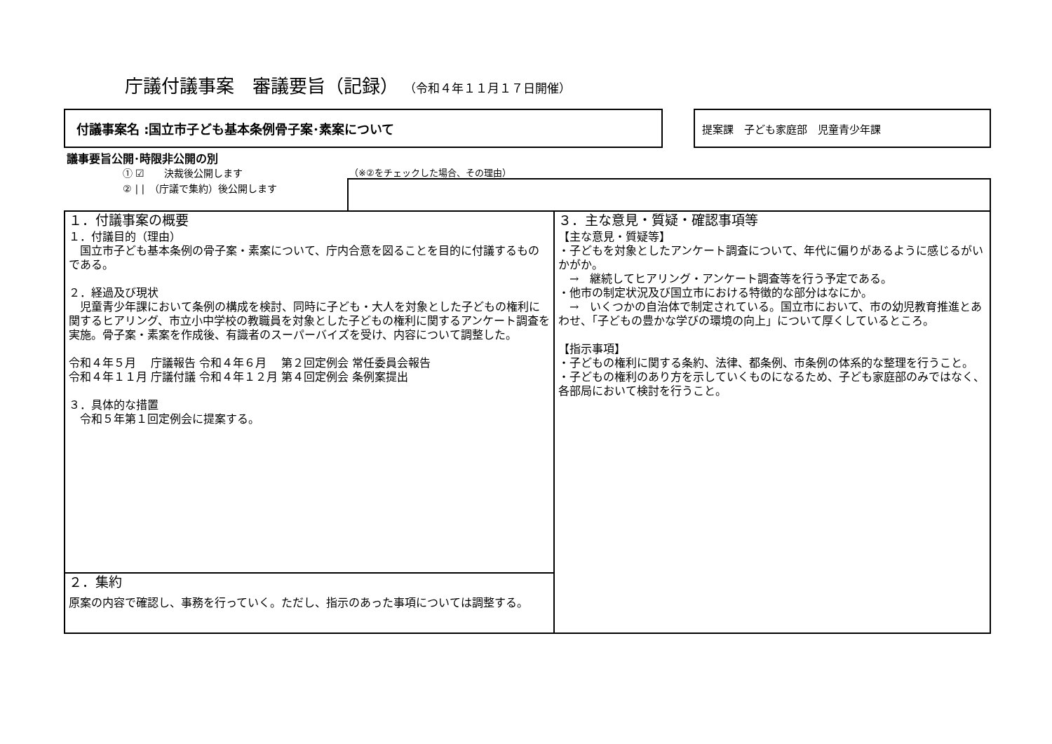庁議付議事案　審議要旨（記録） （令和４年１１月１７日開催）
付議事案名 :国立市子ども基本条例骨子案･素案について 提案課　子ども家庭部　児童青少年課
議事要旨公開･時限非公開の別
① ☑　　決裁後公開します
② | |　（庁議で集約）後公開します
（※②をチェックした場合、その理由）
| １．付議事案の概要 １．付議目的（理由） 国立市子ども基本条例の骨子案・素案について、庁内合意を図ることを目的に付議するものである。 ２．経過及び現状 児童青少年課において条例の構成を検討、同時に子ども・大人を対象とした子どもの権利に関するヒアリング、市立小中学校の教職員を対象とした子どもの権利に関するアンケート調査を実施。骨子案・素案を作成後、有識者のスーパーバイズを受け、内容について調整した。 令和４年５月 庁議報告 令和４年６月 第２回定例会 常任委員会報告 令和４年１１月 庁議付議 令和４年１２月 第４回定例会 条例案提出 ３．具体的な措置 令和５年第１回定例会に提案する。 | ３．主な意見・質疑・確認事項等 【主な意見・質疑等】 ・子どもを対象としたアンケート調査について、年代に偏りがあるように感じるがいかがか。 → 継続してヒアリング・アンケート調査等を行う予定である。 ・他市の制定状況及び国立市における特徴的な部分はなにか。 → いくつかの自治体で制定されている。国立市において、市の幼児教育推進とあわせ、「子どもの豊かな学びの環境の向上」について厚くしているところ。 【指示事項】 ・子どもの権利に関する条約、法律、都条例、市条例の体系的な整理を行うこと。 ・子どもの権利のあり方を示していくものになるため、子ども家庭部のみではなく、各部局において検討を行うこと。 |
| ２．集約 原案の内容で確認し、事務を行っていく。ただし、指示のあった事項については調整する。 | |